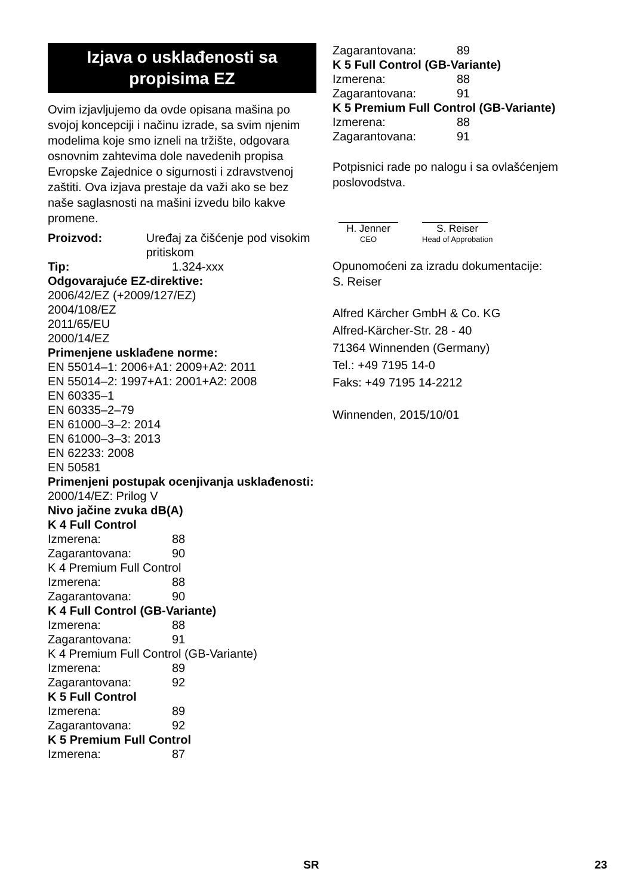Izjava o usklađenosti sa propisima EZ
Ovim izjavljujemo da ovde opisana mašina po svojoj koncepciji i načinu izrade, sa svim njenim modelima koje smo izneli na tržište, odgovara osnovnim zahtevima dole navedenih propisa Evropske Zajednice o sigurnosti i zdravstvenoj zaštiti. Ova izjava prestaje da važi ako se bez naše saglasnosti na mašini izvedu bilo kakve promene.
Proizvod: Uređaj za čišćenje pod visokim pritiskom
Tip: 1.324-xxx
Odgovarajuće EZ-direktive:
2006/42/EZ (+2009/127/EZ)
2004/108/EZ
2011/65/EU
2000/14/EZ
Primenjene usklađene norme:
EN 55014–1: 2006+A1: 2009+A2: 2011
EN 55014–2: 1997+A1: 2001+A2: 2008
EN 60335–1
EN 60335–2–79
EN 61000–3–2: 2014
EN 61000–3–3: 2013
EN 62233: 2008
EN 50581
Primenjeni postupak ocenjivanja usklađenosti:
2000/14/EZ: Prilog V
Nivo jačine zvuka dB(A)
K 4 Full Control
Izmerena: 88
Zagarantovana: 90
K 4 Premium Full Control
Izmerena: 88
Zagarantovana: 90
K 4 Full Control (GB-Variante)
Izmerena: 88
Zagarantovana: 91
K 4 Premium Full Control (GB-Variante)
Izmerena: 89
Zagarantovana: 92
K 5 Full Control
Izmerena: 89
Zagarantovana: 92
K 5 Premium Full Control
Izmerena: 87
Zagarantovana: 89
K 5 Full Control (GB-Variante)
Izmerena: 88
Zagarantovana: 91
K 5 Premium Full Control (GB-Variante)
Izmerena: 88
Zagarantovana: 91
Potpisnici rade po nalogu i sa ovlašćenjem poslovodstva.
H. Jenner
CEO
S. Reiser
Head of Approbation
Opunomoćeni za izradu dokumentacije:
S. Reiser
Alfred Kärcher GmbH & Co. KG
Alfred-Kärcher-Str. 28 - 40
71364 Winnenden (Germany)
Tel.: +49 7195 14-0
Faks: +49 7195 14-2212
Winnenden, 2015/10/01
SR 23